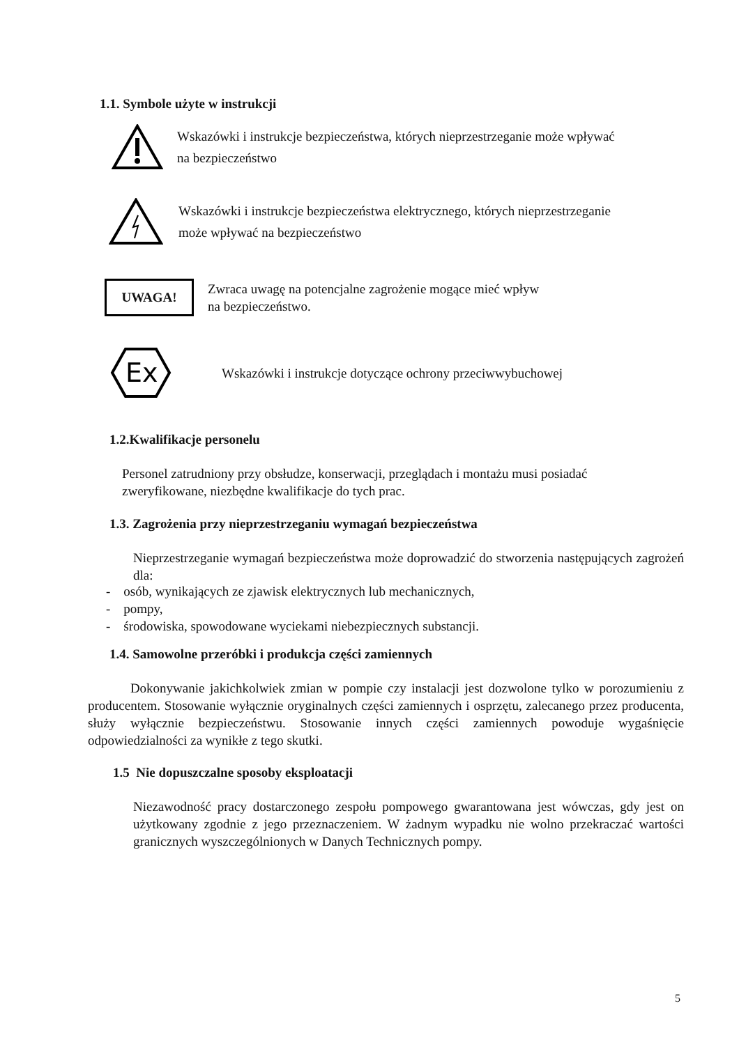1.1. Symbole użyte w instrukcji
Wskazówki i instrukcje bezpieczeństwa, których nieprzestrzeganie może wpływać
na bezpieczeństwo
Wskazówki i instrukcje bezpieczeństwa elektrycznego, których nieprzestrzeganie
może wpływać na bezpieczeństwo
UWAGA!
Zwraca uwagę na potencjalne zagrożenie mogące mieć wpływ
na bezpieczeństwo.
Ex
Wskazówki i instrukcje dotyczące ochrony przeciwwybuchowej
1.2.Kwalifikacje personelu
Personel zatrudniony przy obsłudze, konserwacji, przeglądach i montażu musi posiadać
zweryfikowane, niezbędne kwalifikacje do tych prac.
1.3. Zagrożenia przy nieprzestrzeganiu wymagań bezpieczeństwa
Nieprzestrzeganie wymagań bezpieczeństwa może doprowadzić do stworzenia następujących zagrożeń dla:
- osób, wynikających ze zjawisk elektrycznych lub mechanicznych,
- pompy,
- środowiska, spowodowane wyciekami niebezpiecznych substancji.
1.4. Samowolne przeróbki i produkcja części zamiennych
Dokonywanie jakichkolwiek zmian w pompie czy instalacji jest dozwolone tylko w porozumieniu z producentem. Stosowanie wyłącznie oryginalnych części zamiennych i osprzętu, zalecanego przez producenta, służy wyłącznie bezpieczeństwu. Stosowanie innych części zamiennych powoduje wygaśnięcie odpowiedzialności za wynikłe z tego skutki.
1.5 Nie dopuszczalne sposoby eksploatacji
Niezawodność pracy dostarczonego zespołu pompowego gwarantowana jest wówczas, gdy jest on użytkowany zgodnie z jego przeznaczeniem. W żadnym wypadku nie wolno przekraczać wartości granicznych wyszczególnionych w Danych Technicznych pompy.
5